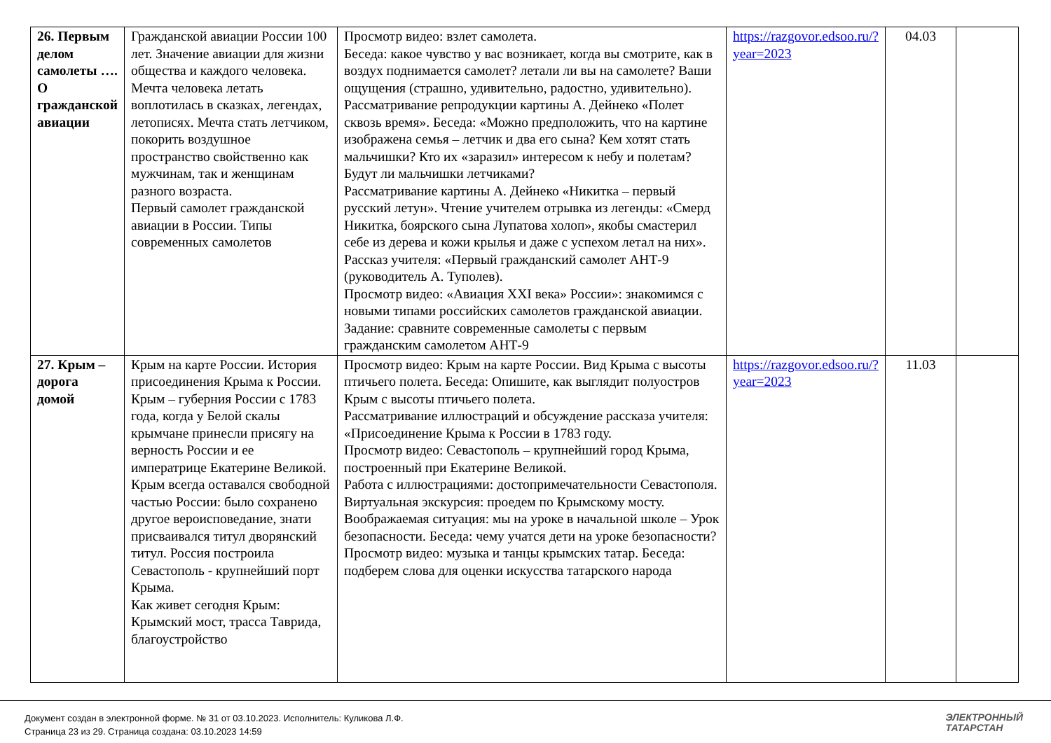| 26. Первым делом самолеты …. О гражданской авиации | Гражданской авиации России 100 лет. Значение авиации для жизни общества и каждого человека. Мечта человека летать воплотилась в сказках, легендах, летописях. Мечта стать летчиком, покорить воздушное пространство свойственно как мужчинам, так и женщинам разного возраста. Первый самолет гражданской авиации в России. Типы современных самолетов | Просмотр видео: взлет самолета. Беседа: какое чувство у вас возникает, когда вы смотрите, как в воздух поднимается самолет? летали ли вы на самолете? Ваши ощущения (страшно, удивительно, радостно, удивительно). Рассматривание репродукции картины А. Дейнеко «Полет сквозь время». Беседа: «Можно предположить, что на картине изображена семья – летчик и два его сына? Кем хотят стать мальчишки? Кто их «заразил» интересом к небу и полетам? Будут ли мальчишки летчиками? Рассматривание картины А. Дейнеко «Никитка – первый русский летун». Чтение учителем отрывка из легенды: «Смерд Никитка, боярского сына Лупатова холоп», якобы смастерил себе из дерева и кожи крылья и даже с успехом летал на них». Рассказ учителя: «Первый гражданский самолет АНТ-9 (руководитель А. Туполев). Просмотр видео: «Авиация XXI века» России»: знакомимся с новыми типами российских самолетов гражданской авиации. Задание: сравните современные самолеты с первым гражданским самолетом АНТ-9 | https://razgovor.edsoo.ru/?year=2023 | 04.03 | |
| 27. Крым – дорога домой | Крым на карте России. История присоединения Крыма к России. Крым – губерния России с 1783 года, когда у Белой скалы крымчане принесли присягу на верность России и ее императрице Екатерине Великой. Крым всегда оставался свободной частью России: было сохранено другое вероисповедание, знати присваивался титул дворянский титул. Россия построила Севастополь - крупнейший порт Крыма. Как живет сегодня Крым: Крымский мост, трасса Таврида, благоустройство | Просмотр видео: Крым на карте России. Вид Крыма с высоты птичьего полета. Беседа: Опишите, как выглядит полуостров Крым с высоты птичьего полета. Рассматривание иллюстраций и обсуждение рассказа учителя: «Присоединение Крыма к России в 1783 году. Просмотр видео: Севастополь – крупнейший город Крыма, построенный при Екатерине Великой. Работа с иллюстрациями: достопримечательности Севастополя. Виртуальная экскурсия: проедем по Крымскому мосту. Воображаемая ситуация: мы на уроке в начальной школе – Урок безопасности. Беседа: чему учатся дети на уроке безопасности? Просмотр видео: музыка и танцы крымских татар. Беседа: подберем слова для оценки искусства татарского народа | https://razgovor.edsoo.ru/?year=2023 | 11.03 | |
Документ создан в электронной форме. № 31 от 03.10.2023. Исполнитель: Куликова Л.Ф.
Страница 23 из 29. Страница создана: 03.10.2023 14:59
ЭЛЕКТРОННЫЙ
ТАТАРСТАН